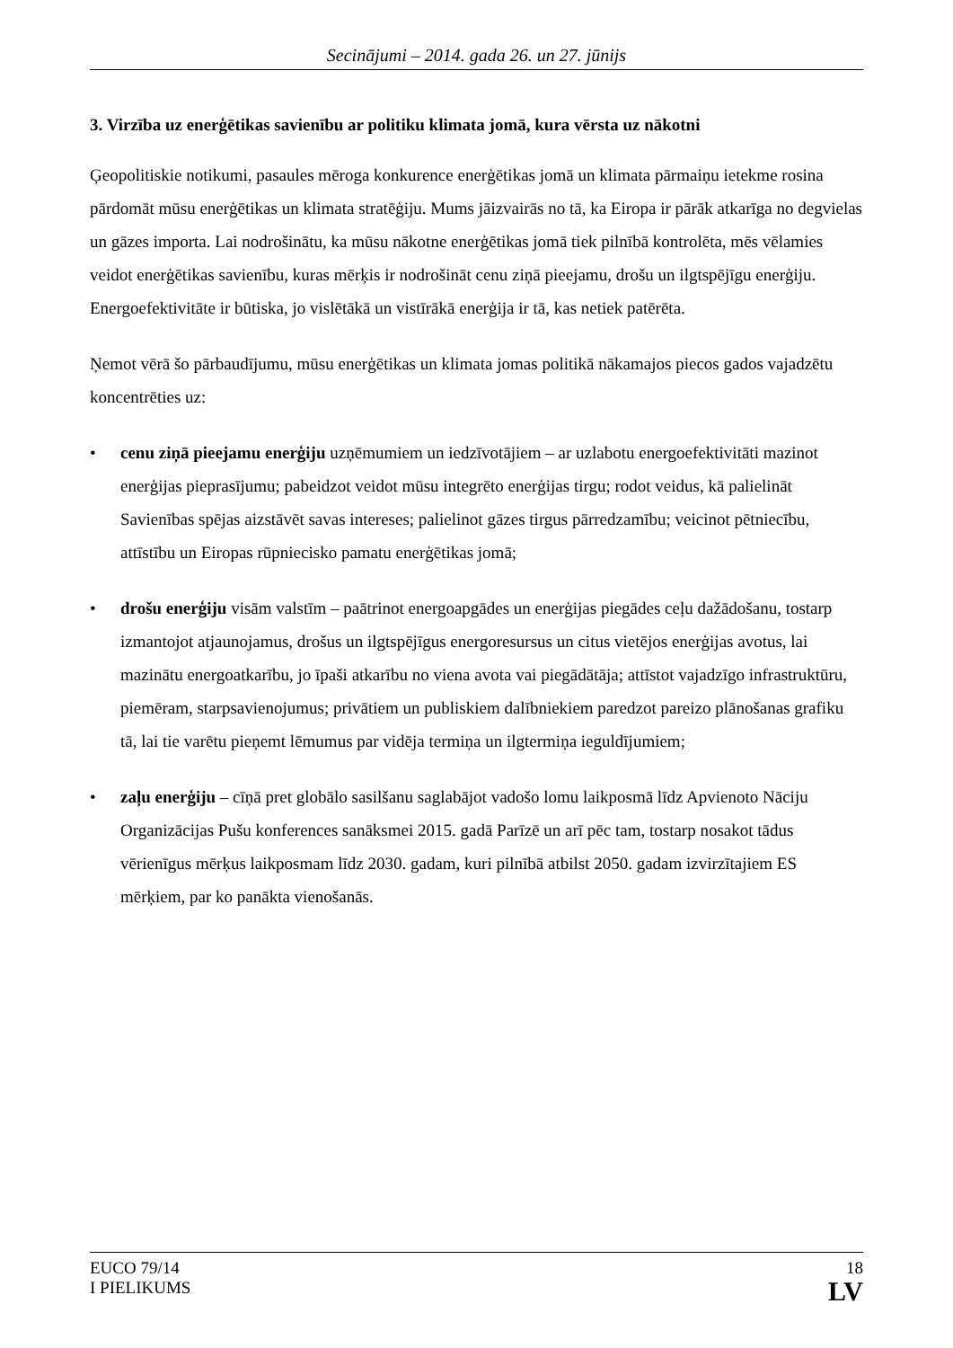Secinājumi – 2014. gada 26. un 27. jūnijs
3. Virzība uz enerģētikas savienību ar politiku klimata jomā, kura vērsta uz nākotni
Ģeopolitiskie notikumi, pasaules mēroga konkurence enerģētikas jomā un klimata pārmaiņu ietekme rosina pārdomāt mūsu enerģētikas un klimata stratēģiju. Mums jāizvairās no tā, ka Eiropa ir pārāk atkarīga no degvielas un gāzes importa. Lai nodrošinātu, ka mūsu nākotne enerģētikas jomā tiek pilnībā kontrolēta, mēs vēlamies veidot enerģētikas savienību, kuras mērķis ir nodrošināt cenu ziņā pieejamu, drošu un ilgtspējīgu enerģiju. Energoefektivitāte ir būtiska, jo vislētākā un vistīrākā enerģija ir tā, kas netiek patērēta.
Ņemot vērā šo pārbaudījumu, mūsu enerģētikas un klimata jomas politikā nākamajos piecos gados vajadzētu koncentrēties uz:
• cenu ziņā pieejamu enerģiju uzņēmumiem un iedzīvotājiem – ar uzlabotu energoefektivitāti mazinot enerģijas pieprasījumu; pabeidzot veidot mūsu integrēto enerģijas tirgu; rodot veidus, kā palielināt Savienības spējas aizstāvēt savas intereses; palielinot gāzes tirgus pārredzamību; veicinot pētniecību, attīstību un Eiropas rūpniecisko pamatu enerģētikas jomā;
• drošu enerģiju visām valstīm – paātrinot energoapgādes un enerģijas piegādes ceļu dažādošanu, tostarp izmantojot atjaunojamus, drošus un ilgtspējīgus energoresursus un citus vietējos enerģijas avotus, lai mazinātu energoatkarību, jo īpaši atkarību no viena avota vai piegādātāja; attīstot vajadzīgo infrastruktūru, piemēram, starpsavienojumus; privātiem un publiskiem dalībniekiem paredzot pareizo plānošanas grafiku tā, lai tie varētu pieņemt lēmumus par vidēja termiņa un ilgtermiņa ieguldījumiem;
• zaļu enerģiju – cīņā pret globālo sasilšanu saglabājot vadošo lomu laikposmā līdz Apvienoto Nāciju Organizācijas Pušu konferences sanāksmei 2015. gadā Parīzē un arī pēc tam, tostarp nosakot tādus vērienīgus mērķus laikposmam līdz 2030. gadam, kuri pilnībā atbilst 2050. gadam izvirzītajiem ES mērķiem, par ko panākta vienošanās.
EUCO 79/14
I PIELIKUMS
18
LV